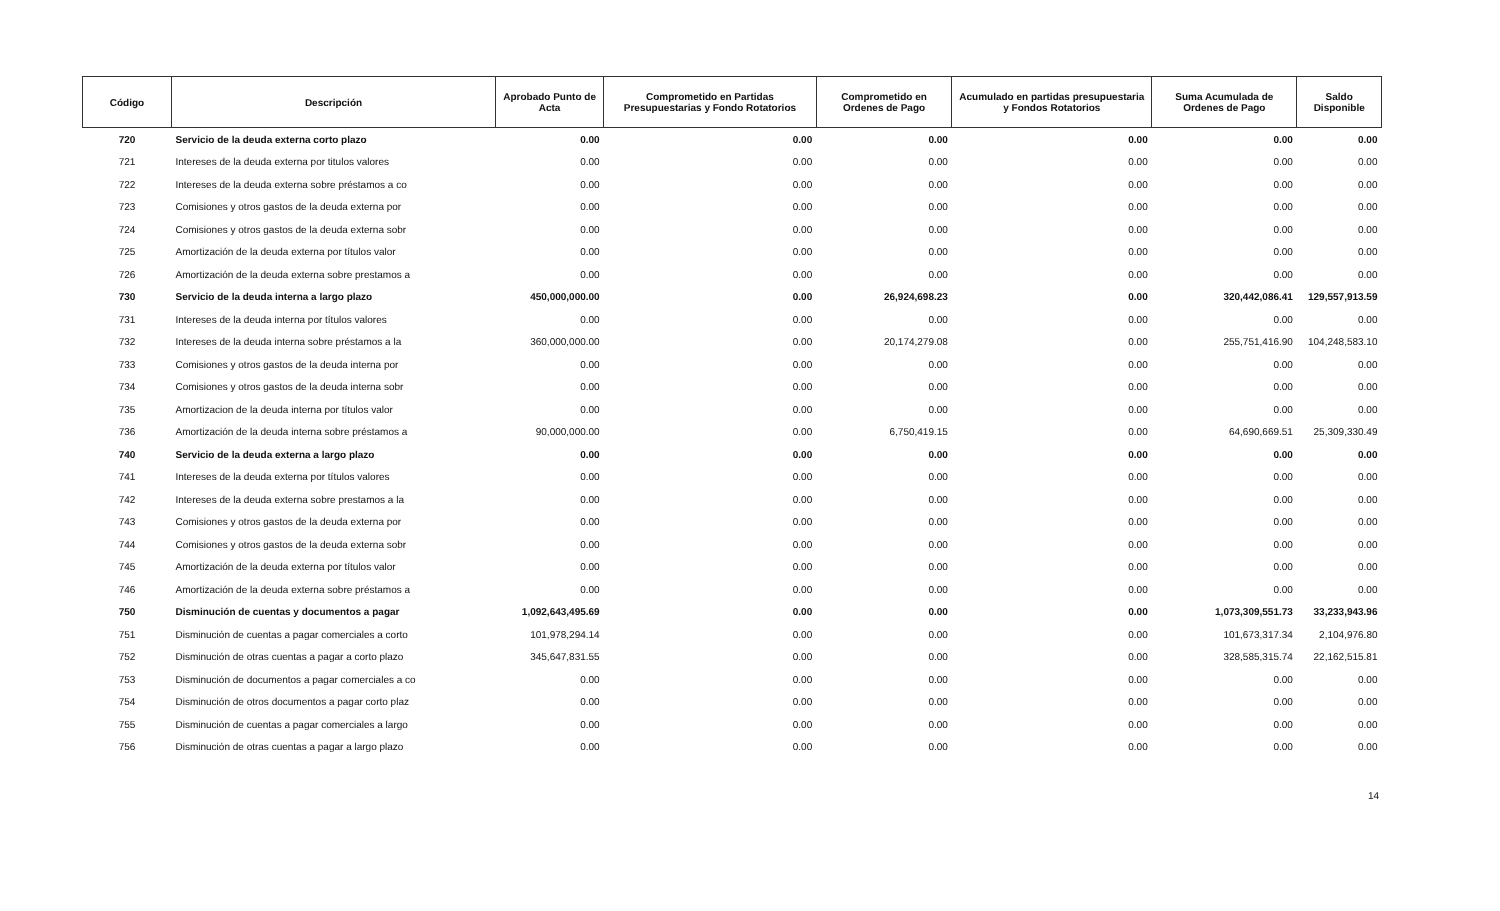| Código | Descripción | Aprobado Punto de Acta | Comprometido en Partidas Presupuestarias y Fondo Rotatorios | Comprometido en Ordenes de Pago | Acumulado en partidas presupuestaria y Fondos Rotatorios | Suma Acumulada de Ordenes de Pago | Saldo Disponible |
| --- | --- | --- | --- | --- | --- | --- | --- |
| 720 | Servicio de la deuda externa corto plazo | 0.00 | 0.00 | 0.00 | 0.00 | 0.00 | 0.00 |
| 721 | Intereses de la deuda externa por titulos valores | 0.00 | 0.00 | 0.00 | 0.00 | 0.00 | 0.00 |
| 722 | Intereses de la deuda externa sobre préstamos a co | 0.00 | 0.00 | 0.00 | 0.00 | 0.00 | 0.00 |
| 723 | Comisiones y otros gastos de la deuda externa por | 0.00 | 0.00 | 0.00 | 0.00 | 0.00 | 0.00 |
| 724 | Comisiones y otros gastos de la deuda externa sobr | 0.00 | 0.00 | 0.00 | 0.00 | 0.00 | 0.00 |
| 725 | Amortización de la deuda externa por títulos valor | 0.00 | 0.00 | 0.00 | 0.00 | 0.00 | 0.00 |
| 726 | Amortización de la deuda externa sobre prestamos a | 0.00 | 0.00 | 0.00 | 0.00 | 0.00 | 0.00 |
| 730 | Servicio de la deuda interna a largo plazo | 450,000,000.00 | 0.00 | 26,924,698.23 | 0.00 | 320,442,086.41 | 129,557,913.59 |
| 731 | Intereses de la deuda interna por títulos valores | 0.00 | 0.00 | 0.00 | 0.00 | 0.00 | 0.00 |
| 732 | Intereses de la deuda interna sobre préstamos a la | 360,000,000.00 | 0.00 | 20,174,279.08 | 0.00 | 255,751,416.90 | 104,248,583.10 |
| 733 | Comisiones y otros gastos de la deuda interna por | 0.00 | 0.00 | 0.00 | 0.00 | 0.00 | 0.00 |
| 734 | Comisiones y otros gastos de la deuda interna sobr | 0.00 | 0.00 | 0.00 | 0.00 | 0.00 | 0.00 |
| 735 | Amortizacion de la deuda interna por títulos valor | 0.00 | 0.00 | 0.00 | 0.00 | 0.00 | 0.00 |
| 736 | Amortización de la deuda interna sobre préstamos a | 90,000,000.00 | 0.00 | 6,750,419.15 | 0.00 | 64,690,669.51 | 25,309,330.49 |
| 740 | Servicio de la deuda externa a largo plazo | 0.00 | 0.00 | 0.00 | 0.00 | 0.00 | 0.00 |
| 741 | Intereses de la deuda externa por títulos valores | 0.00 | 0.00 | 0.00 | 0.00 | 0.00 | 0.00 |
| 742 | Intereses de la deuda externa sobre prestamos a la | 0.00 | 0.00 | 0.00 | 0.00 | 0.00 | 0.00 |
| 743 | Comisiones y otros gastos de la deuda externa por | 0.00 | 0.00 | 0.00 | 0.00 | 0.00 | 0.00 |
| 744 | Comisiones y otros gastos de la deuda externa sobr | 0.00 | 0.00 | 0.00 | 0.00 | 0.00 | 0.00 |
| 745 | Amortización de la deuda externa por títulos valor | 0.00 | 0.00 | 0.00 | 0.00 | 0.00 | 0.00 |
| 746 | Amortización de la deuda externa sobre préstamos a | 0.00 | 0.00 | 0.00 | 0.00 | 0.00 | 0.00 |
| 750 | Disminución de cuentas y documentos a pagar | 1,092,643,495.69 | 0.00 | 0.00 | 0.00 | 1,073,309,551.73 | 33,233,943.96 |
| 751 | Disminución de cuentas a pagar comerciales a corto | 101,978,294.14 | 0.00 | 0.00 | 0.00 | 101,673,317.34 | 2,104,976.80 |
| 752 | Disminución de otras cuentas a pagar a corto plazo | 345,647,831.55 | 0.00 | 0.00 | 0.00 | 328,585,315.74 | 22,162,515.81 |
| 753 | Disminución de documentos a pagar comerciales a co | 0.00 | 0.00 | 0.00 | 0.00 | 0.00 | 0.00 |
| 754 | Disminución de otros documentos a pagar corto plaz | 0.00 | 0.00 | 0.00 | 0.00 | 0.00 | 0.00 |
| 755 | Disminución de cuentas a pagar comerciales a largo | 0.00 | 0.00 | 0.00 | 0.00 | 0.00 | 0.00 |
| 756 | Disminución de otras cuentas a pagar a largo plazo | 0.00 | 0.00 | 0.00 | 0.00 | 0.00 | 0.00 |
14